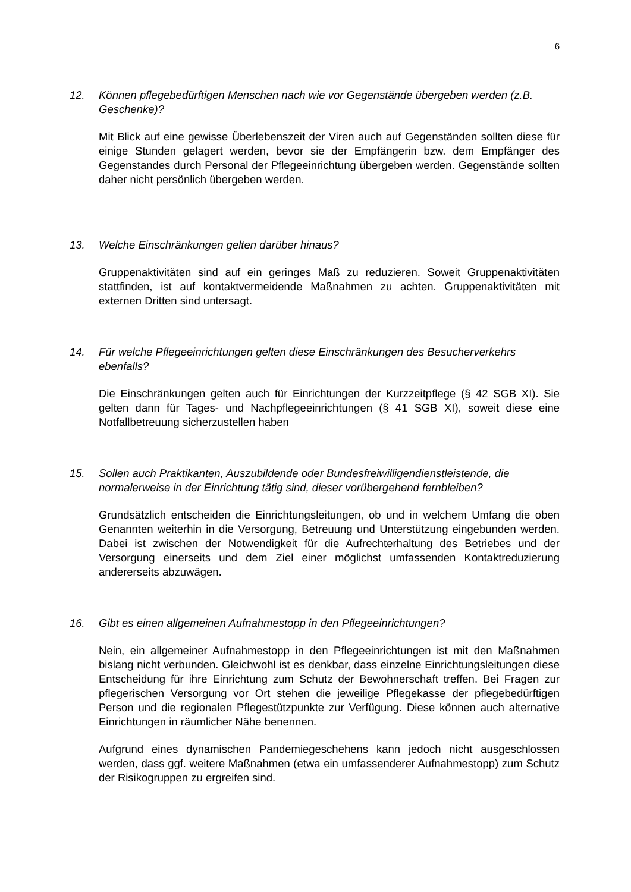6
12. Können pflegebedürftigen Menschen nach wie vor Gegenstände übergeben werden (z.B. Geschenke)?
Mit Blick auf eine gewisse Überlebenszeit der Viren auch auf Gegenständen sollten diese für einige Stunden gelagert werden, bevor sie der Empfängerin bzw. dem Empfänger des Gegenstandes durch Personal der Pflegeeinrichtung übergeben werden. Gegenstände sollten daher nicht persönlich übergeben werden.
13. Welche Einschränkungen gelten darüber hinaus?
Gruppenaktivitäten sind auf ein geringes Maß zu reduzieren. Soweit Gruppenaktivitäten stattfinden, ist auf kontaktvermeidende Maßnahmen zu achten. Gruppenaktivitäten mit externen Dritten sind untersagt.
14. Für welche Pflegeeinrichtungen gelten diese Einschränkungen des Besucherverkehrs ebenfalls?
Die Einschränkungen gelten auch für Einrichtungen der Kurzzeitpflege (§ 42 SGB XI). Sie gelten dann für Tages- und Nachpflegeeinrichtungen (§ 41 SGB XI), soweit diese eine Notfallbetreuung sicherzustellen haben
15. Sollen auch Praktikanten, Auszubildende oder Bundesfreiwilligendienstleistende, die normalerweise in der Einrichtung tätig sind, dieser vorübergehend fernbleiben?
Grundsätzlich entscheiden die Einrichtungsleitungen, ob und in welchem Umfang die oben Genannten weiterhin in die Versorgung, Betreuung und Unterstützung eingebunden werden. Dabei ist zwischen der Notwendigkeit für die Aufrechterhaltung des Betriebes und der Versorgung einerseits und dem Ziel einer möglichst umfassenden Kontaktreduzierung andererseits abzuwägen.
16. Gibt es einen allgemeinen Aufnahmestopp in den Pflegeeinrichtungen?
Nein, ein allgemeiner Aufnahmestopp in den Pflegeeinrichtungen ist mit den Maßnahmen bislang nicht verbunden. Gleichwohl ist es denkbar, dass einzelne Einrichtungsleitungen diese Entscheidung für ihre Einrichtung zum Schutz der Bewohnerschaft treffen. Bei Fragen zur pflegerischen Versorgung vor Ort stehen die jeweilige Pflegekasse der pflegebedürftigen Person und die regionalen Pflegestützpunkte zur Verfügung. Diese können auch alternative Einrichtungen in räumlicher Nähe benennen.
Aufgrund eines dynamischen Pandemiegeschehens kann jedoch nicht ausgeschlossen werden, dass ggf. weitere Maßnahmen (etwa ein umfassenderer Aufnahmestopp) zum Schutz der Risikogruppen zu ergreifen sind.